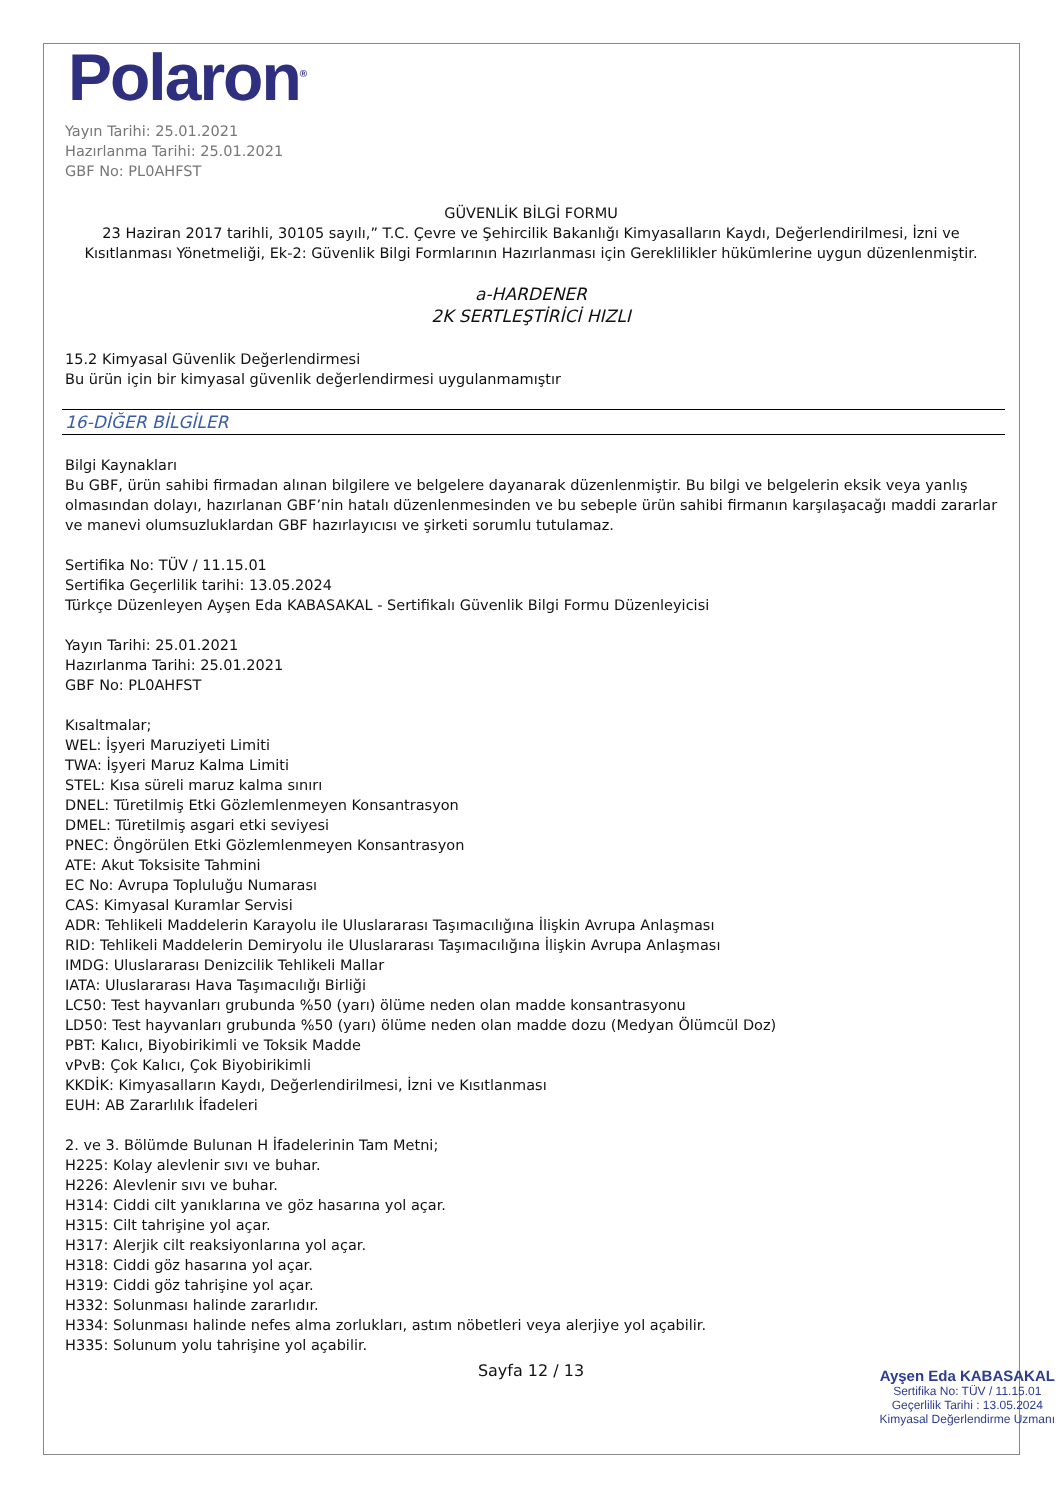Polaron<sup>®</sup>
Yayın Tarihi: 25.01.2021
Hazırlanma Tarihi: 25.01.2021
GBF No: PL0AHFST
GÜVENLİK BİLGİ FORMU
23 Haziran 2017 tarihli, 30105 sayılı,” T.C. Çevre ve Şehircilik Bakanlığı Kimyasalların Kaydı, Değerlendirilmesi, İzni ve Kısıtlanması Yönetmeliği, Ek-2: Güvenlik Bilgi Formlarının Hazırlanması için Gereklilikler hükümlerine uygun düzenlenmiştir.
a-HARDENER
2K SERTLEŞTİRİCİ HIZLI
15.2 Kimyasal Güvenlik Değerlendirmesi
Bu ürün için bir kimyasal güvenlik değerlendirmesi uygulanmamıştır
16-DİĞER BİLGİLER
Bilgi Kaynakları
Bu GBF, ürün sahibi firmadan alınan bilgilere ve belgelere dayanarak düzenlenmiştir. Bu bilgi ve belgelerin eksik veya yanlış olmasından dolayı, hazırlanan GBF’nin hatalı düzenlenmesinden ve bu sebeple ürün sahibi firmanın karşılaşacağı maddi zararlar ve manevi olumsuzluklardan GBF hazırlayıcısı ve şirketi sorumlu tutulamaz.
Sertifika No: TÜV / 11.15.01
Sertifika Geçerlilik tarihi: 13.05.2024
Türkçe Düzenleyen Ayşen Eda KABASAKAL - Sertifikalı Güvenlik Bilgi Formu Düzenleyicisi
Yayın Tarihi: 25.01.2021
Hazırlanma Tarihi: 25.01.2021
GBF No: PL0AHFST
Kısaltmalar;
WEL: İşyeri Maruziyeti Limiti
TWA: İşyeri Maruz Kalma Limiti
STEL: Kısa süreli maruz kalma sınırı
DNEL: Türetilmiş Etki Gözlemlenmeyen Konsantrasyon
DMEL: Türetilmiş asgari etki seviyesi
PNEC: Öngörülen Etki Gözlemlenmeyen Konsantrasyon
ATE: Akut Toksisite Tahmini
EC No: Avrupa Topluluğu Numarası
CAS: Kimyasal Kuramlar Servisi
ADR: Tehlikeli Maddelerin Karayolu ile Uluslararası Taşımacılığına İlişkin Avrupa Anlaşması
RID: Tehlikeli Maddelerin Demiryolu ile Uluslararası Taşımacılığına İlişkin Avrupa Anlaşması
IMDG: Uluslararası Denizcilik Tehlikeli Mallar
IATA: Uluslararası Hava Taşımacılığı Birliği
LC50: Test hayvanları grubunda %50 (yarı) ölüme neden olan madde konsantrasyonu
LD50: Test hayvanları grubunda %50 (yarı) ölüme neden olan madde dozu (Medyan Ölümcül Doz)
PBT: Kalıcı, Biyobirikimli ve Toksik Madde
vPvB: Çok Kalıcı, Çok Biyobirikimli
KKDİK: Kimyasalların Kaydı, Değerlendirilmesi, İzni ve Kısıtlanması
EUH: AB Zararlılık İfadeleri
2. ve 3. Bölümde Bulunan H İfadelerinin Tam Metni;
H225: Kolay alevlenir sıvı ve buhar.
H226: Alevlenir sıvı ve buhar.
H314: Ciddi cilt yanıklarına ve göz hasarına yol açar.
H315: Cilt tahrişine yol açar.
H317: Alerjik cilt reaksiyonlarına yol açar.
H318: Ciddi göz hasarına yol açar.
H319: Ciddi göz tahrişine yol açar.
H332: Solunması halinde zararlıdır.
H334: Solunması halinde nefes alma zorlukları, astım nöbetleri veya alerjiye yol açabilir.
H335: Solunum yolu tahrişine yol açabilir.
Sayfa 12 / 13
Ayşen Eda KABASAKAL
Sertifika No: TÜV / 11.15.01
Geçerlilik Tarihi : 13.05.2024
Kimyasal Değerlendirme Uzmanı